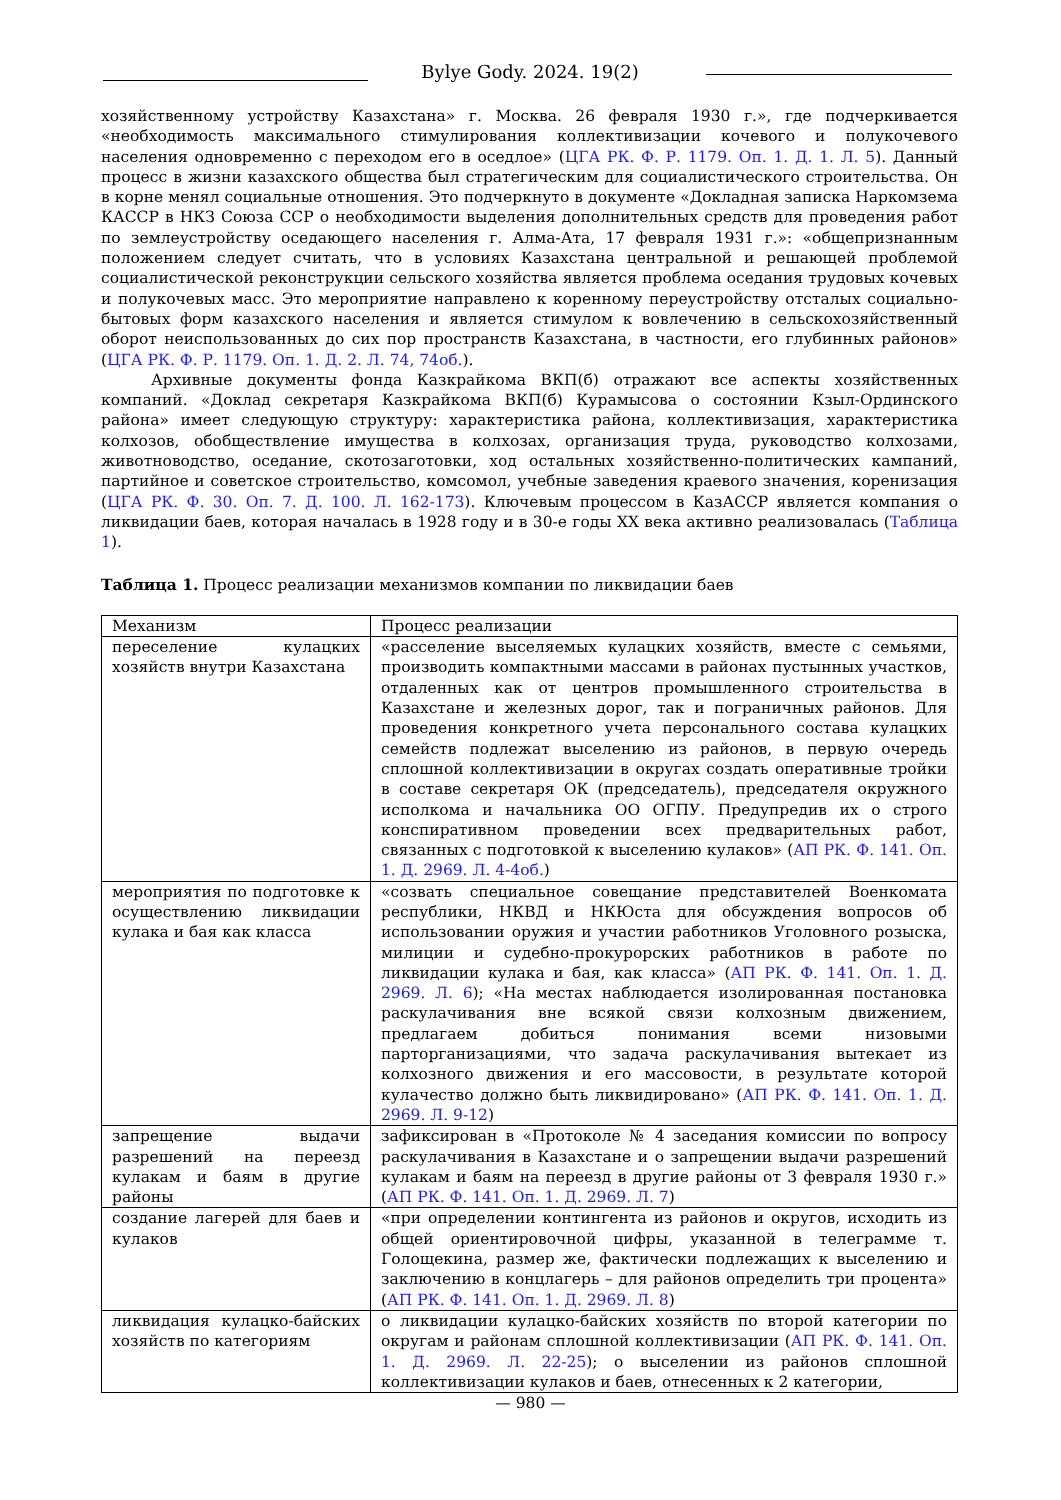Bylye Gody. 2024. 19(2)
хозяйственному устройству Казахстана» г. Москва. 26 февраля 1930 г.», где подчеркивается «необходимость максимального стимулирования коллективизации кочевого и полукочевого населения одновременно с переходом его в оседлое» (ЦГА РК. Ф. Р. 1179. Оп. 1. Д. 1. Л. 5). Данный процесс в жизни казахского общества был стратегическим для социалистического строительства. Он в корне менял социальные отношения. Это подчеркнуто в документе «Докладная записка Наркомзема КАССР в НКЗ Союза ССР о необходимости выделения дополнительных средств для проведения работ по землеустройству оседающего населения г. Алма-Ата, 17 февраля 1931 г.»: «общепризнанным положением следует считать, что в условиях Казахстана центральной и решающей проблемой социалистической реконструкции сельского хозяйства является проблема оседания трудовых кочевых и полукочевых масс. Это мероприятие направлено к коренному переустройству отсталых социально-бытовых форм казахского населения и является стимулом к вовлечению в сельскохозяйственный оборот неиспользованных до сих пор пространств Казахстана, в частности, его глубинных районов» (ЦГА РК. Ф. Р. 1179. Оп. 1. Д. 2. Л. 74, 74об.).
Архивные документы фонда Казкрайкома ВКП(б) отражают все аспекты хозяйственных компаний. «Доклад секретаря Казкрайкома ВКП(б) Курамысова о состоянии Кзыл-Ординского района» имеет следующую структуру: характеристика района, коллективизация, характеристика колхозов, обобществление имущества в колхозах, организация труда, руководство колхозами, животноводство, оседание, скотозаготовки, ход остальных хозяйственно-политических кампаний, партийное и советское строительство, комсомол, учебные заведения краевого значения, коренизация (ЦГА РК. Ф. 30. Оп. 7. Д. 100. Л. 162-173). Ключевым процессом в КазАССР является компания о ликвидации баев, которая началась в 1928 году и в 30-е годы XX века активно реализовалась (Таблица 1).
Таблица 1. Процесс реализации механизмов компании по ликвидации баев
| Механизм | Процесс реализации |
| переселение кулацких хозяйств внутри Казахстана | «расселение выселяемых кулацких хозяйств, вместе с семьями, производить компактными массами в районах пустынных участков, отдаленных как от центров промышленного строительства в Казахстане и железных дорог, так и пограничных районов. Для проведения конкретного учета персонального состава кулацких семейств подлежат выселению из районов, в первую очередь сплошной коллективизации в округах создать оперативные тройки в составе секретаря ОК (председатель), председателя окружного исполкома и начальника ОО ОГПУ. Предупредив их о строго конспиративном проведении всех предварительных работ, связанных с подготовкой к выселению кулаков» ( АП РК. Ф. 141. Оп. 1. Д. 2969. Л. 4-4об. ) |
| мероприятия по подготовке к осуществлению ликвидации кулака и бая как класса | «созвать специальное совещание представителей Военкомата республики, НКВД и НКЮста для обсуждения вопросов об использовании оружия и участии работников Уголовного розыска, милиции и судебно-прокурорских работников в работе по ликвидации кулака и бая, как класса» ( АП РК. Ф. 141. Оп. 1. Д. 2969. Л. 6 ); «На местах наблюдается изолированная постановка раскулачивания вне всякой связи колхозным движением, предлагаем добиться понимания всеми низовыми парторганизациями, что задача раскулачивания вытекает из колхозного движения и его массовости, в результате которой кулачество должно быть ликвидировано» ( АП РК. Ф. 141. Оп. 1. Д. 2969. Л. 9-12 ) |
| запрещение выдачи разрешений на переезд кулакам и баям в другие районы | зафиксирован в «Протоколе № 4 заседания комиссии по вопросу раскулачивания в Казахстане и о запрещении выдачи разрешений кулакам и баям на переезд в другие районы от 3 февраля 1930 г.» ( АП РК. Ф. 141. Оп. 1. Д. 2969. Л. 7 ) |
| создание лагерей для баев и кулаков | «при определении контингента из районов и округов, исходить из общей ориентировочной цифры, указанной в телеграмме т. Голощекина, размер же, фактически подлежащих к выселению и заключению в концлагерь – для районов определить три процента» ( АП РК. Ф. 141. Оп. 1. Д. 2969. Л. 8 ) |
| ликвидация кулацко-байских хозяйств по категориям | о ликвидации кулацко-байских хозяйств по второй категории по округам и районам сплошной коллективизации ( АП РК. Ф. 141. Оп. 1. Д. 2969. Л. 22-25 ); о выселении из районов сплошной коллективизации кулаков и баев, отнесенных к 2 категории, |
— 980 —